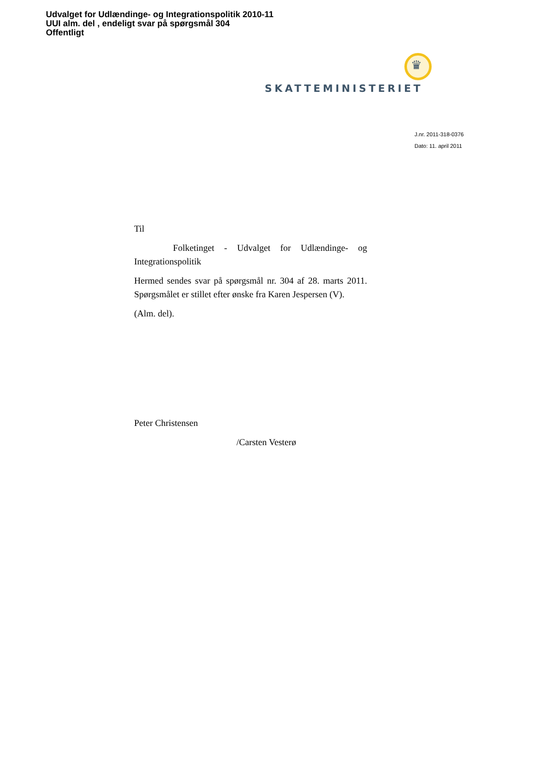Udvalget for Udlændinge- og Integrationspolitik 2010-11
UUI alm. del , endeligt svar på spørgsmål 304
Offentligt
♛
SKATTEMINISTERIET
J.nr. 2011-318-0376
Dato: 11. april 2011
Til
Folketinget - Udvalget for Udlændinge- og Integrationspolitik
Hermed sendes svar på spørgsmål nr. 304 af 28. marts 2011. Spørgsmålet er stillet efter ønske fra Karen Jespersen (V).
(Alm. del).
Peter Christensen
/Carsten Vesterø